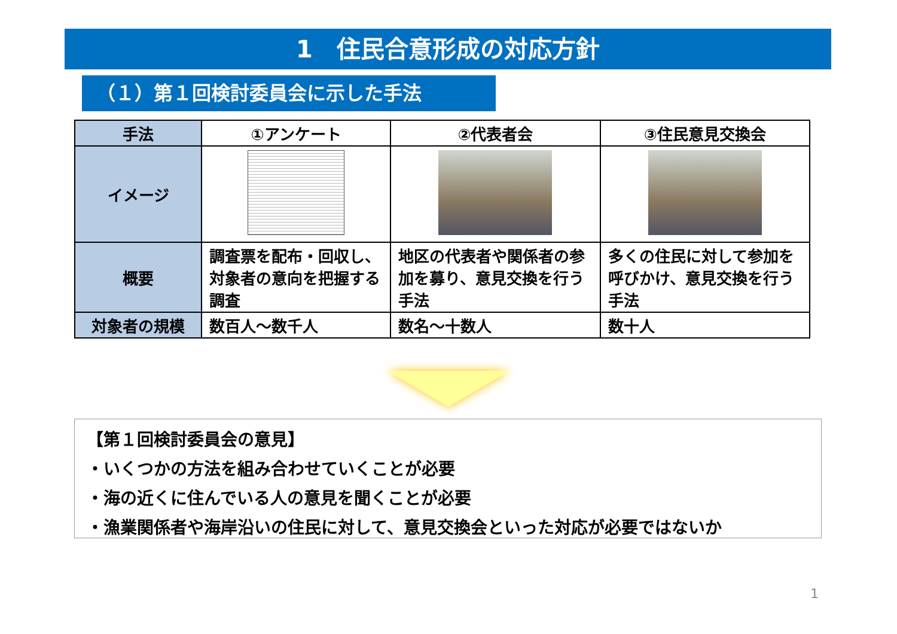1　住民合意形成の対応方針
（１）第１回検討委員会に示した手法
| 手法 | ①アンケート | ②代表者会 | ③住民意見交換会 |
| --- | --- | --- | --- |
| イメージ | | | |
| 概要 | 調査票を配布・回収し、対象者の意向を把握する調査 | 地区の代表者や関係者の参加を募り、意見交換を行う手法 | 多くの住民に対して参加を呼びかけ、意見交換を行う手法 |
| 対象者の規模 | 数百人～数千人 | 数名～十数人 | 数十人 |
【第１回検討委員会の意見】
・いくつかの方法を組み合わせていくことが必要
・海の近くに住んでいる人の意見を聞くことが必要
・漁業関係者や海岸沿いの住民に対して、意見交換会といった対応が必要ではないか
1